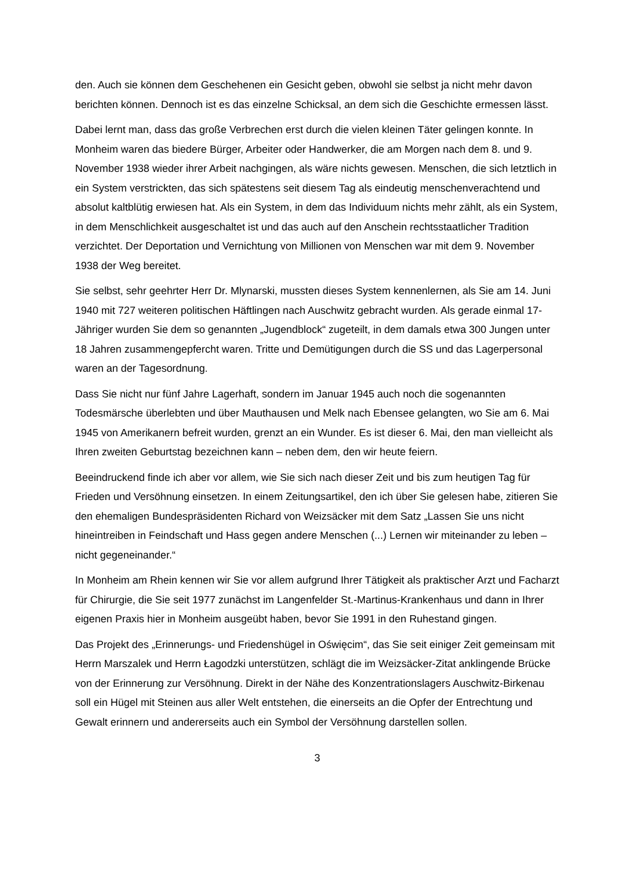den. Auch sie können dem Geschehenen ein Gesicht geben, obwohl sie selbst ja nicht mehr davon berichten können. Dennoch ist es das einzelne Schicksal, an dem sich die Geschichte ermessen lässt.
Dabei lernt man, dass das große Verbrechen erst durch die vielen kleinen Täter gelingen konnte. In Monheim waren das biedere Bürger, Arbeiter oder Handwerker, die am Morgen nach dem 8. und 9. November 1938 wieder ihrer Arbeit nachgingen, als wäre nichts gewesen. Menschen, die sich letztlich in ein System verstrickten, das sich spätestens seit diesem Tag als eindeutig menschenverachtend und absolut kaltblütig erwiesen hat. Als ein System, in dem das Individuum nichts mehr zählt, als ein System, in dem Menschlichkeit ausgeschaltet ist und das auch auf den Anschein rechtsstaatlicher Tradition verzichtet. Der Deportation und Vernichtung von Millionen von Menschen war mit dem 9. November 1938 der Weg bereitet.
Sie selbst, sehr geehrter Herr Dr. Mlynarski, mussten dieses System kennenlernen, als Sie am 14. Juni 1940 mit 727 weiteren politischen Häftlingen nach Auschwitz gebracht wurden. Als gerade einmal 17-Jähriger wurden Sie dem so genannten „Jugendblock“ zugeteilt, in dem damals etwa 300 Jungen unter 18 Jahren zusammengepfercht waren. Tritte und Demütigungen durch die SS und das Lagerpersonal waren an der Tagesordnung.
Dass Sie nicht nur fünf Jahre Lagerhaft, sondern im Januar 1945 auch noch die sogenannten Todesmärsche überlebten und über Mauthausen und Melk nach Ebensee gelangten, wo Sie am 6. Mai 1945 von Amerikanern befreit wurden, grenzt an ein Wunder. Es ist dieser 6. Mai, den man vielleicht als Ihren zweiten Geburtstag bezeichnen kann – neben dem, den wir heute feiern.
Beeindruckend finde ich aber vor allem, wie Sie sich nach dieser Zeit und bis zum heutigen Tag für Frieden und Versöhnung einsetzen. In einem Zeitungsartikel, den ich über Sie gelesen habe, zitieren Sie den ehemaligen Bundespräsidenten Richard von Weizsäcker mit dem Satz „Lassen Sie uns nicht hineintreiben in Feindschaft und Hass gegen andere Menschen (...) Lernen wir miteinander zu leben – nicht gegeneinander.“
In Monheim am Rhein kennen wir Sie vor allem aufgrund Ihrer Tätigkeit als praktischer Arzt und Facharzt für Chirurgie, die Sie seit 1977 zunächst im Langenfelder St.-Martinus-Krankenhaus und dann in Ihrer eigenen Praxis hier in Monheim ausgeübt haben, bevor Sie 1991 in den Ruhestand gingen.
Das Projekt des „Erinnerungs- und Friedenshügel in Oświęcim“, das Sie seit einiger Zeit gemeinsam mit Herrn Marszalek und Herrn Łagodzki unterstützen, schlägt die im Weizsäcker-Zitat anklingende Brücke von der Erinnerung zur Versöhnung. Direkt in der Nähe des Konzentrationslagers Auschwitz-Birkenau soll ein Hügel mit Steinen aus aller Welt entstehen, die einerseits an die Opfer der Entrechtung und Gewalt erinnern und andererseits auch ein Symbol der Versöhnung darstellen sollen.
3